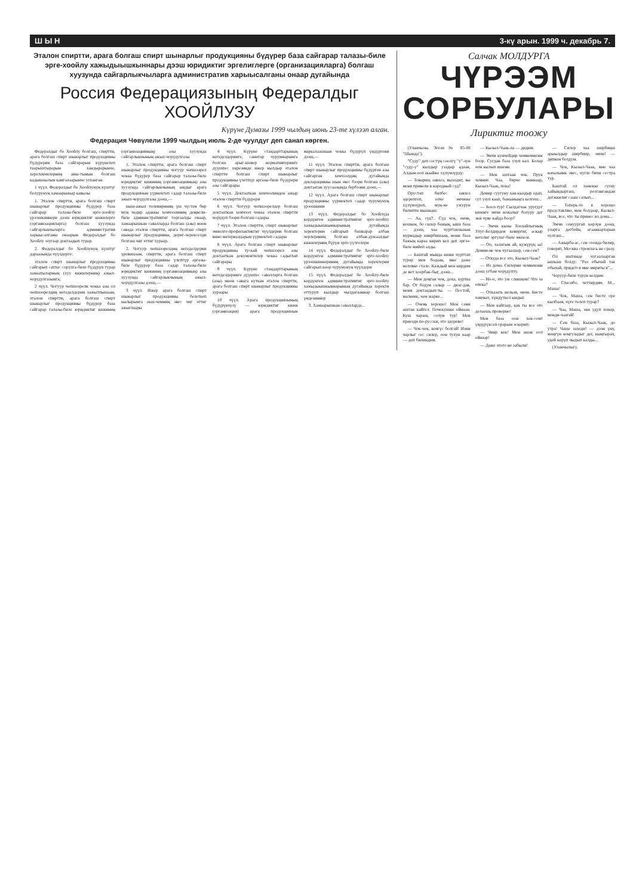Ш Ы Н 3-кү арын. 1999 ч. декабрь 7.
Эталон спиртти, арага болгаш спирт шынарлыг продукцияны бүдүрер база сайгарар талазы-биле эрге-хоойлу хажыдыышкыннары дээш юридиктиг эргелиглерге (организацияларга) болгаш хуузунда сайгарлыкчыларга административ харыысалганы онаар дугайында
Россия Федерациязының Федералдыг ХООЙЛУЗУ
Күрүне Думазы 1999 чылдың июнь 23-те хүлээп алган.
Федерация Чөвүлели 1999 чылдың июль 2-де чуулдуг деп санап көрген.
Федералдыг бо Хоойлу болгаш, спиртти, арага болгаш спирт шынарлыг продукцияны бүдүрерин база сайгарарын күрүнелеп таарыштырарын хандырарынче, херелекчилерниң амы-тынын болгаш кадыкшылын камгалаарынче угланган.
1 чүүл. Федералдыг бо Хоойлунуң күштүг болурунуң хамаарыжыр кавызы
1. Эталон спиртти, арага болгаш спирт шынарлыг продукцияны бүдүрер база сайгарар талазы-биле эрге-хоойлу үрээшкиннери дээш юридиктиг кижилерге (организацияларга) болгаш хуузунда сайгарлыкчыларга административ харыысалганы онаарын Федералдыг бо Хоойлу эзугаар доктаадып турар.
2. Федералдыг бо Хоойлунуң күштүг дараазында чүүлдерге:
эталон спирт шынарлыг продукцияны сайгарып сатпас сорулга-биле бүдүрүп турар хамаатыларның (хуу кижилерниң) ажыл-чорудулгазынга;
2 чүүл. Чогуур чөпшээрели чокка азы ол чөпшээрелдиң негеделдерин хажытпышаан, эталон спиртти, арага болгаш спирт шынарлыг продукцияны бүдүрер база сайгарар талазы-биле юридиктиг кижиниң (организацияның) азы хуузунда сайгарлыкчының ажыл-чорудулгазы
1. Эталон спиртти, арага болгаш спирт шынарлыг продукцияны чогуур чөпшээрел чокка бүдүрер база сайгарар талазы-биле юридиктиг кижиниң (организацияның) азы хуузунда сайгарлыкчының ындыг арага продукциязын үүрмектеп садар талазы-биле ажыл-чорудулгазы дээш,—
кыш-ажыл төлевириниң үш чүстен бир муң чедир адаккы хемчээлиниң деңнели-биле административтиг торгаалды онаар, хамаарышкан савалларда болгаш (азы) мөөн савада эталон спиртти, арага болгаш спирт шынарлыг продукцияны, дериг-херекселди болгаш чиг эттиг хураар.
2. Чогуур чөпшээрелдиң негеделдерин үревишаан, спиртти, арага болгаш спирт шынарлыг продукцияны үлептүр аргазы-биле бүдүрер база садар талазы-биле юридиктиг кижиниң (организацияның) азы хуузунда сайгарлыкчының ажыл-чорудулгазы дээш,—
3 чүүл. Ижер арага болгаш спирт шынарлыг продукцияны белеткеп кылырынга аъш-чемниң эвес чиг эттиг ажыглаары
4 чүүл. Күрүне стандарттарының негеделдеринге, санитар чурумнарынга болгаш арыг-шевер нормативтеринге дүүшпес хирезинде ижер кылдыр эталон спиртти болгаш спирт шынарлыг продукцияны үлетпүр аргазы-биле бүдүрери азы сайгарары
5 чүүл. Доктааткан хемчээлинден ажыр эталон спиртти бүдүрери
6 чүүл. Чогуур чөпшээрелдер болгаш доктааткан хемчээл чокка эталон спиртти чорудуп бээри болгаш садары
7 чүүл. Эталон спиртти, спирт шынарлыг эмнелге-профилактиктиг чүүлдерни болгаш вино материалдарын үүрмектеп садары
8 чүүл. Арага болгаш спирт шынарлыг продукцияны тускай чөпшээрел азы доктааткан документилер чокка садыглап сайгарары
9 чүүл. Күрүне стандарттарының негеделдеринге дүүшпес савалларга болгаш (азы) мөөн савага куткан эталон спиртти, арага болгаш спирт шынарлыг продукцияны хураары
10 чүүл. Арага продукциязының бүдүрүкчүзү — юридиктиг кижи (организация) арага продукциязын маркалаашкын чокка бүдүрүп үндүргени дээш,—
11 чүүл. Эталон спиртти, арага болгаш спирт шынарлыг продукцияны бүдүрген азы сайгарган хемчээлдиң дугайында декларацияны шын эвес бээри болгаш (азы) доктаатан хуусаазында бербээни дээш,—
12 чүүл. Арага болгаш спирт шынарлыг продукцияны үүрмектеп садар чурумунуң үрээшкини
13 чүүл. Федералдыг бо Хоойлуда көрдүнген административтиг эрге-хоойлу хажыдыышкыннарының дугайында херектерни сайгарып башкарар албан черлериниң болгаш албан-дужаалдыг кижилерниң бүрүн эрге-үүлгелери
14 чүүл. Федералдыг бо Хоойлу-биле көрдүнген административтиг эрге-хоойлу үрээшкиннериниң дугайында херектерни сайгарып көөр чурумунуң чүүлдери
15 чүүл. Федералдыг бо Хоойлу-биле көрдүнген административтиг эрге-хоойлу хажыдыышкыннарының дугайында херекти оттуруп кылдыр чылдагааннар болгаш үндезиннер
3. Хамаарышкан савалларда...
Салчак МОЛДУРГА
ЧҮРЭЭМ СОРБУЛАРЫ
Лириктиг тоожу
(Уланчызы. Эгези № 85-88 "Шында").
"Суду" деп сөстүң сөөлгү "у"-зун "суду-у" кылдыр узадыр адаан, Алдын-оол акыйже хүлүмзүрдү:
— Товарищ завхоз, выходит, вы меня привели в народный суд?
Орустап билбес завхоз эдерепгеп, өлче эмчиже хүлүмзүреп, муң-не ужурун билипти мышкаш:
— Аа, суд?.. Суд чок, эмчи, кошкен, бо силер бажың, ыяш база — дээш, чаа чурттакчызын мурнадыр киирбишаан, мени база бажың караа кирип кел деп эргээ-биле мийеп алды.
— Баштай мында кижи чурттап турар мен бодаан, мне даже неловко стало. Каждый мен кирдим де вот хоорбак-быг, дээш...
— Мен доңгаи чок, доха, куртка бар. От бодум салыр — дизе-дав, мени доктаадып-ты. — Постой, мальчик, чем жарко...
— Очень хорошо! Мен сени аштан кайгел. Почекушки ойнаан. Куш чараш, солун тур! Мен приезди по-русски, это здорово!
— Чок-чок, кенгүс болгай! Изин чарлыг сес силер, оон тулун каар — деп билиндим.
— Кызыл-Чаак-ла — дидим.
— Эмчи кунчейдир чемнемнежи боор. Сугдан база узуп кал. Болар чем кылып ишени.
— Мен аштаан чок. Орук чемниг. Чаа, бирче маннаар, Кызыл-Чаак, пока!
Демир суугуну хан-кыздыр одап, сут узуп каап, бажыныңга келгеш...
— Боол-тур! Сылдагчак уругдуг кижиге эмчи кожалыг болуру дег эки чүве кайда боор?
— Эмчи кызы Тоолайлыгның Улуг-Белдирден кевиргиг, аскыр негелиг эргулаг-биле эжекси.
— Оо, халагым ай, кужүрүц аа! Демин-не чок чугаалаар, сен-сен?
— Откуда все это, Кызыл-Чаак?
— Из дома. Силерни чемнензин дээш угбам чорудупту.
— Но-о, это уж слишком! Что за опека?
— Отказать нельзя, эмчи. Бисте чаңчыл, хүндүткел ындыг.
— Мен кайгаар, как ты все это делаешь проворно!
Мен база оон хөк-сонт үндүрүксеп орарым эскерип:
— Чиир кок! Мен ашак оол ойнаар!
— Даже этого не забыли!
— Силер чаа ширбиңш арыылдыр ширбиир, эмчи! — дипкен болдум.
— Чок, Кызыл-Чаак, мне чаа начальник эвес, чугле бичи сестра тур.
Баштай ол хөнекке сугну хайындыргаш, розгангандан дегжкилиг сааш салып...
— Теперь-то я хорошо представляю, мен болдаар, Кызыл-Чаак, все, что ты принес из дома...
Эмчи сонуургап көрзүн дээш, уларга дегбейн, агаанкартарын чулгаш...
— Ажырба-ас, сен соонда билир, говорят, Москва строилась не сразу.
Ол иштинде чугаалаарган ышкаш болду: "Раз обычай так обычай, придется мне мириться"...
Чоруур-биле турун келдим:
— Спасибо, четтирдим. М... Маша!
— Чок, Маша, сен бисте оре кылбаан, чүге төлеп турар?
— Чаа, Маша, эки удуп хонар, менди-чаагай!
— Сен база, Кызыл-Чаак, до утра! Чаще заходи! — дээн үну, мөңгүн коңгуладыг дег, кыңгырап, удей көрүп чыдып калды...
(Уланчылыг).